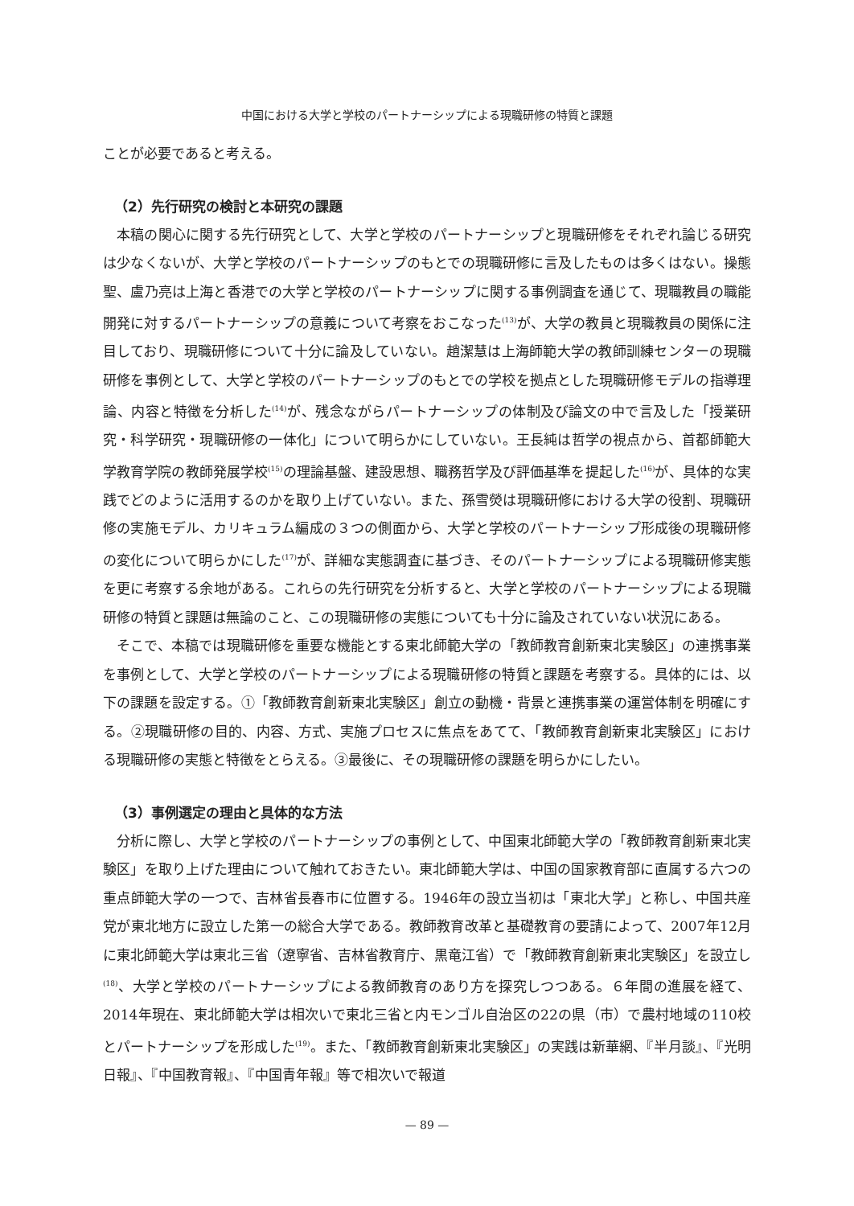中国における大学と学校のパートナーシップによる現職研修の特質と課題
ことが必要であると考える。
（2）先行研究の検討と本研究の課題
本稿の関心に関する先行研究として、大学と学校のパートナーシップと現職研修をそれぞれ論じる研究は少なくないが、大学と学校のパートナーシップのもとでの現職研修に言及したものは多くはない。操態聖、盧乃亮は上海と香港での大学と学校のパートナーシップに関する事例調査を通じて、現職教員の職能開発に対するパートナーシップの意義について考察をおこなった<sup>(13)</sup>が、大学の教員と現職教員の関係に注目しており、現職研修について十分に論及していない。趙潔慧は上海師範大学の教師訓練センターの現職研修を事例として、大学と学校のパートナーシップのもとでの学校を拠点とした現職研修モデルの指導理論、内容と特徴を分析した<sup>(14)</sup>が、残念ながらパートナーシップの体制及び論文の中で言及した「授業研究・科学研究・現職研修の一体化」について明らかにしていない。王長純は哲学の視点から、首都師範大学教育学院の教師発展学校<sup>(15)</sup>の理論基盤、建設思想、職務哲学及び評価基準を提起した<sup>(16)</sup>が、具体的な実践でどのように活用するのかを取り上げていない。また、孫雪熒は現職研修における大学の役割、現職研修の実施モデル、カリキュラム編成の３つの側面から、大学と学校のパートナーシップ形成後の現職研修の変化について明らかにした<sup>(17)</sup>が、詳細な実態調査に基づき、そのパートナーシップによる現職研修実態を更に考察する余地がある。これらの先行研究を分析すると、大学と学校のパートナーシップによる現職研修の特質と課題は無論のこと、この現職研修の実態についても十分に論及されていない状況にある。
そこで、本稿では現職研修を重要な機能とする東北師範大学の「教師教育創新東北実験区」の連携事業を事例として、大学と学校のパートナーシップによる現職研修の特質と課題を考察する。具体的には、以下の課題を設定する。①「教師教育創新東北実験区」創立の動機・背景と連携事業の運営体制を明確にする。②現職研修の目的、内容、方式、実施プロセスに焦点をあてて、「教師教育創新東北実験区」における現職研修の実態と特徴をとらえる。③最後に、その現職研修の課題を明らかにしたい。
（3）事例選定の理由と具体的な方法
分析に際し、大学と学校のパートナーシップの事例として、中国東北師範大学の「教師教育創新東北実験区」を取り上げた理由について触れておきたい。東北師範大学は、中国の国家教育部に直属する六つの重点師範大学の一つで、吉林省長春市に位置する。1946年の設立当初は「東北大学」と称し、中国共産党が東北地方に設立した第一の総合大学である。教師教育改革と基礎教育の要請によって、2007年12月に東北師範大学は東北三省（遼寧省、吉林省教育庁、黒竜江省）で「教師教育創新東北実験区」を設立し<sup>(18)</sup>、大学と学校のパートナーシップによる教師教育のあり方を探究しつつある。６年間の進展を経て、2014年現在、東北師範大学は相次いで東北三省と内モンゴル自治区の22の県（市）で農村地域の110校とパートナーシップを形成した<sup>(19)</sup>。また、「教師教育創新東北実験区」の実践は新華網、『半月談』、『光明日報』、『中国教育報』、『中国青年報』等で相次いで報道
— 89 —